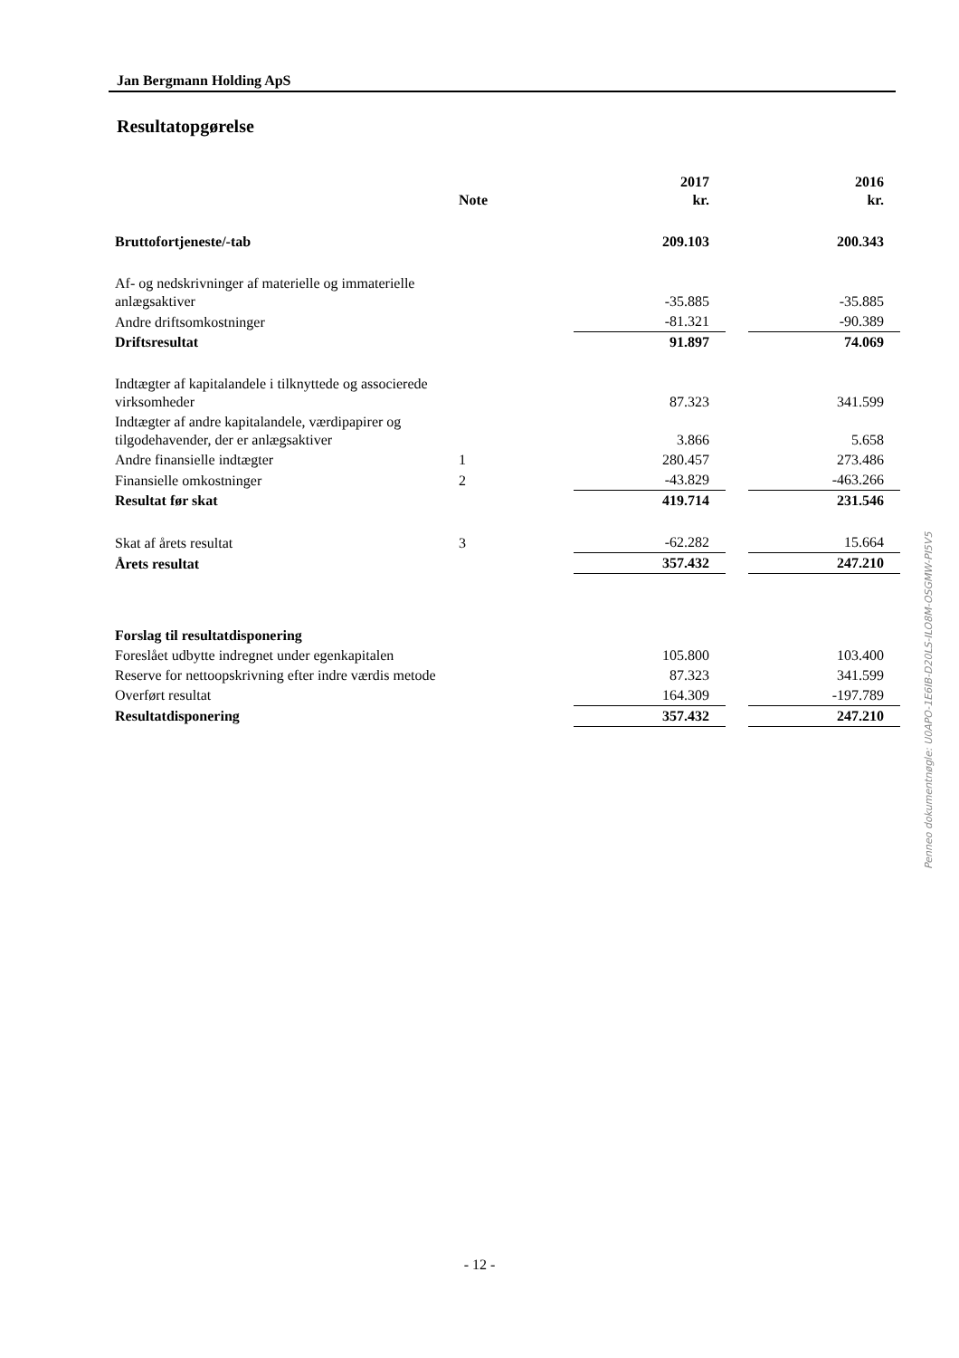Jan Bergmann Holding ApS
Resultatopgørelse
| | Note | 2017 kr. | | 2016 kr. |
| --- | --- | --- | --- | --- |
| Bruttofortjeneste/-tab | | 209.103 | | 200.343 |
| Af- og nedskrivninger af materielle og immaterielle anlægsaktiver | | -35.885 | | -35.885 |
| Andre driftsomkostninger | | -81.321 | | -90.389 |
| Driftsresultat | | 91.897 | | 74.069 |
| Indtægter af kapitalandele i tilknyttede og associerede virksomheder | | 87.323 | | 341.599 |
| Indtægter af andre kapitalandele, værdipapirer og tilgodehavender, der er anlægsaktiver | | 3.866 | | 5.658 |
| Andre finansielle indtægter | 1 | 280.457 | | 273.486 |
| Finansielle omkostninger | 2 | -43.829 | | -463.266 |
| Resultat før skat | | 419.714 | | 231.546 |
| Skat af årets resultat | 3 | -62.282 | | 15.664 |
| Årets resultat | | 357.432 | | 247.210 |
| Forslag til resultatdisponering | | | | |
| Foreslået udbytte indregnet under egenkapitalen | | 105.800 | | 103.400 |
| Reserve for nettoopskrivning efter indre værdis metode | | 87.323 | | 341.599 |
| Overført resultat | | 164.309 | | -197.789 |
| Resultatdisponering | | 357.432 | | 247.210 |
Penneo dokumentnøgle: U0APO-1E6IB-D20LS-ILO8M-OSGMW-PI5V5
- 12 -